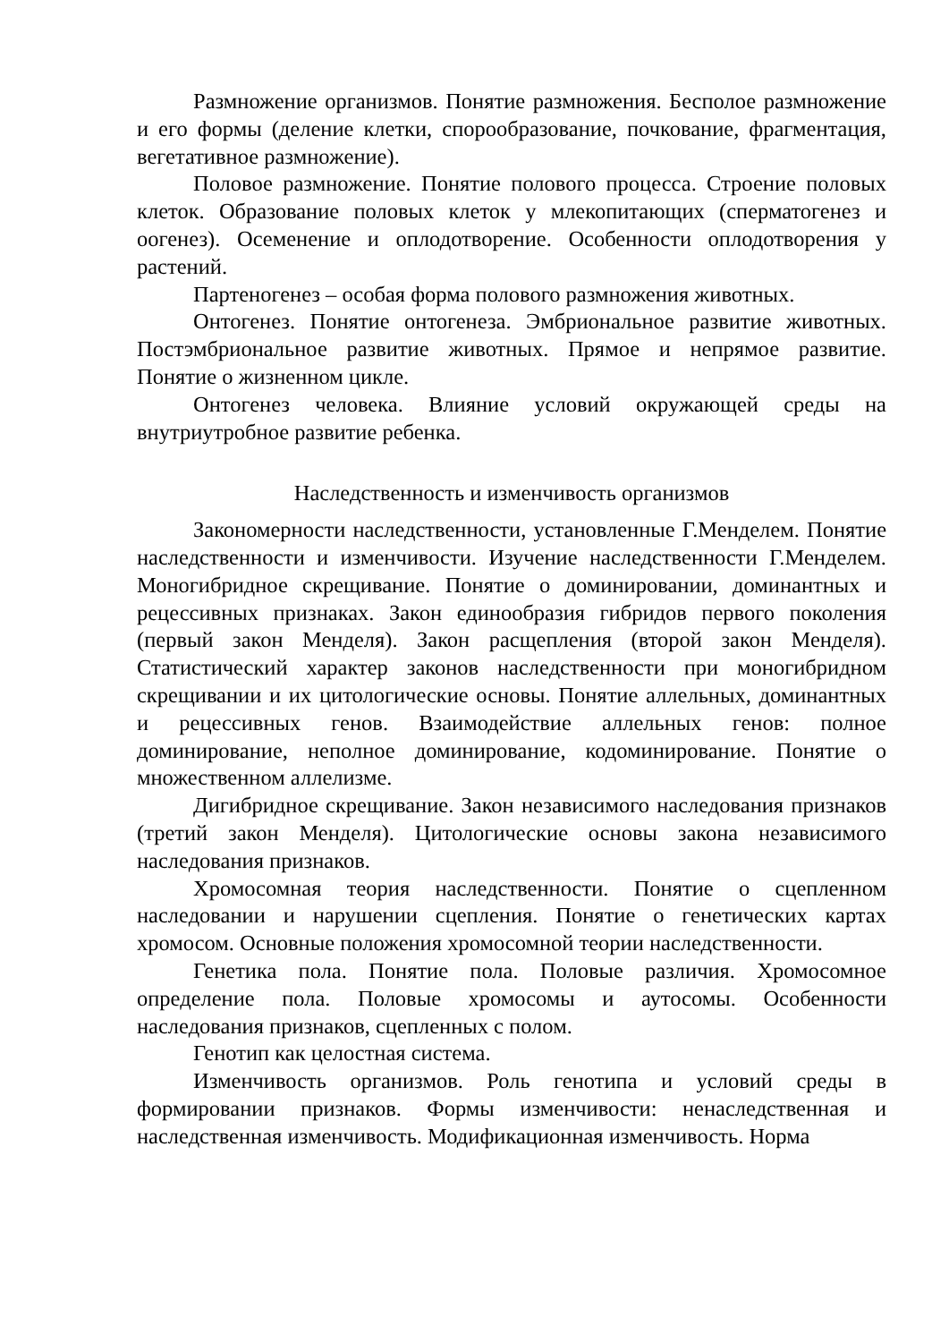Размножение организмов. Понятие размножения. Бесполое размножение и его формы (деление клетки, спорообразование, почкование, фрагментация, вегетативное размножение).
Половое размножение. Понятие полового процесса. Строение половых клеток. Образование половых клеток у млекопитающих (сперматогенез и оогенез). Осеменение и оплодотворение. Особенности оплодотворения у растений.
Партеногенез – особая форма полового размножения животных.
Онтогенез. Понятие онтогенеза. Эмбриональное развитие животных. Постэмбриональное развитие животных. Прямое и непрямое развитие. Понятие о жизненном цикле.
Онтогенез человека. Влияние условий окружающей среды на внутриутробное развитие ребенка.
Наследственность и изменчивость организмов
Закономерности наследственности, установленные Г.Менделем. Понятие наследственности и изменчивости. Изучение наследственности Г.Менделем. Моногибридное скрещивание. Понятие о доминировании, доминантных и рецессивных признаках. Закон единообразия гибридов первого поколения (первый закон Менделя). Закон расщепления (второй закон Менделя). Статистический характер законов наследственности при моногибридном скрещивании и их цитологические основы. Понятие аллельных, доминантных и рецессивных генов. Взаимодействие аллельных генов: полное доминирование, неполное доминирование, кодоминирование. Понятие о множественном аллелизме.
Дигибридное скрещивание. Закон независимого наследования признаков (третий закон Менделя). Цитологические основы закона независимого наследования признаков.
Хромосомная теория наследственности. Понятие о сцепленном наследовании и нарушении сцепления. Понятие о генетических картах хромосом. Основные положения хромосомной теории наследственности.
Генетика пола. Понятие пола. Половые различия. Хромосомное определение пола. Половые хромосомы и аутосомы. Особенности наследования признаков, сцепленных с полом.
Генотип как целостная система.
Изменчивость организмов. Роль генотипа и условий среды в формировании признаков. Формы изменчивости: ненаследственная и наследственная изменчивость. Модификационная изменчивость. Норма